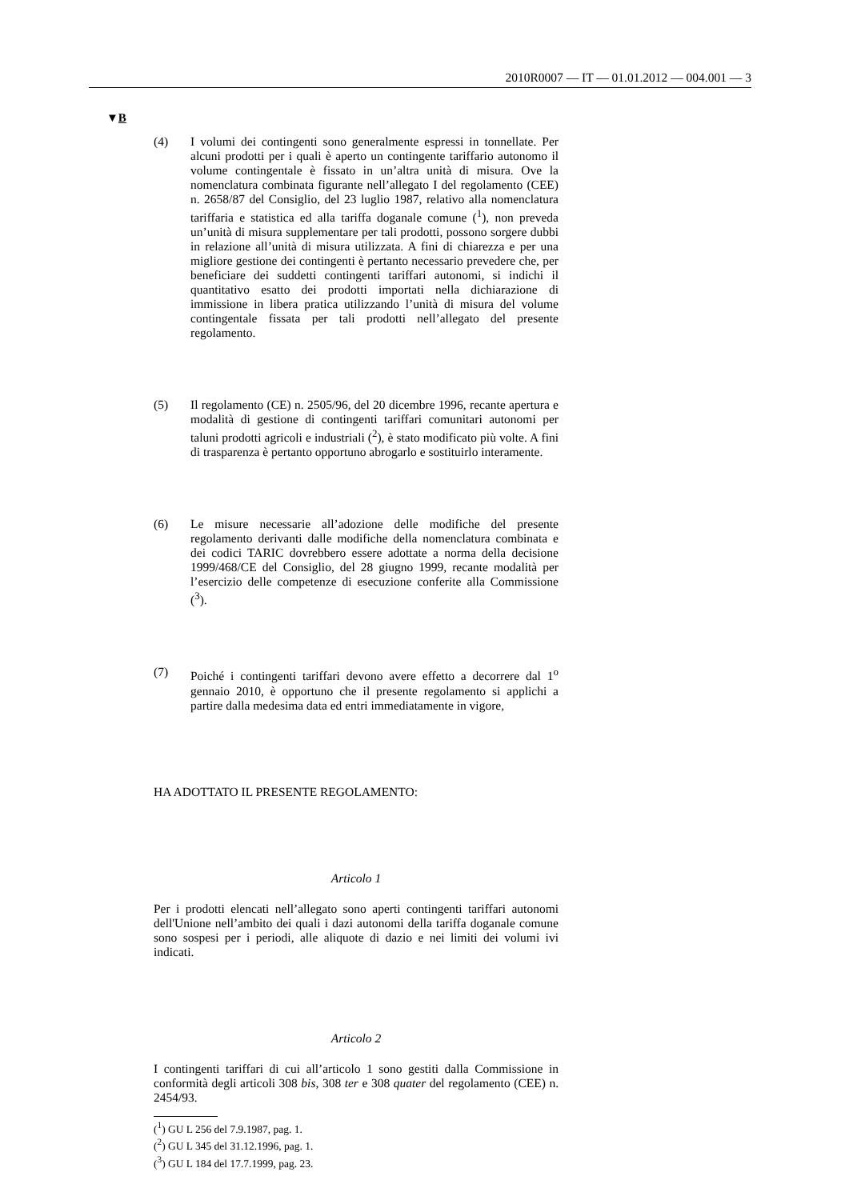2010R0007 — IT — 01.01.2012 — 004.001 — 3
▼B
(4) I volumi dei contingenti sono generalmente espressi in tonnellate. Per alcuni prodotti per i quali è aperto un contingente tariffario autonomo il volume contingentale è fissato in un’altra unità di misura. Ove la nomenclatura combinata figurante nell’allegato I del regolamento (CEE) n. 2658/87 del Consiglio, del 23 luglio 1987, relativo alla nomenclatura tariffaria e statistica ed alla tariffa doganale comune (<sup>1</sup>), non preveda un’unità di misura supplementare per tali prodotti, possono sorgere dubbi in relazione all’unità di misura utilizzata. A fini di chiarezza e per una migliore gestione dei contingenti è pertanto necessario prevedere che, per beneficiare dei suddetti contingenti tariffari autonomi, si indichi il quantitativo esatto dei prodotti importati nella dichiarazione di immissione in libera pratica utilizzando l’unità di misura del volume contingentale fissata per tali prodotti nell’allegato del presente regolamento.
(5) Il regolamento (CE) n. 2505/96, del 20 dicembre 1996, recante apertura e modalità di gestione di contingenti tariffari comunitari autonomi per taluni prodotti agricoli e industriali (<sup>2</sup>), è stato modificato più volte. A fini di trasparenza è pertanto opportuno abrogarlo e sostituirlo interamente.
(6) Le misure necessarie all’adozione delle modifiche del presente regolamento derivanti dalle modifiche della nomenclatura combinata e dei codici TARIC dovrebbero essere adottate a norma della decisione 1999/468/CE del Consiglio, del 28 giugno 1999, recante modalità per l’esercizio delle competenze di esecuzione conferite alla Commissione (<sup>3</sup>).
(7) Poiché i contingenti tariffari devono avere effetto a decorrere dal 1<sup>o</sup> gennaio 2010, è opportuno che il presente regolamento si applichi a partire dalla medesima data ed entri immediatamente in vigore,
HA ADOTTATO IL PRESENTE REGOLAMENTO:
Articolo 1
Per i prodotti elencati nell’allegato sono aperti contingenti tariffari autonomi dell'Unione nell’ambito dei quali i dazi autonomi della tariffa doganale comune sono sospesi per i periodi, alle aliquote di dazio e nei limiti dei volumi ivi indicati.
Articolo 2
I contingenti tariffari di cui all’articolo 1 sono gestiti dalla Commissione in conformità degli articoli 308 bis, 308 ter e 308 quater del regolamento (CEE) n. 2454/93.
(<sup>1</sup>) GU L 256 del 7.9.1987, pag. 1.
(<sup>2</sup>) GU L 345 del 31.12.1996, pag. 1.
(<sup>3</sup>) GU L 184 del 17.7.1999, pag. 23.